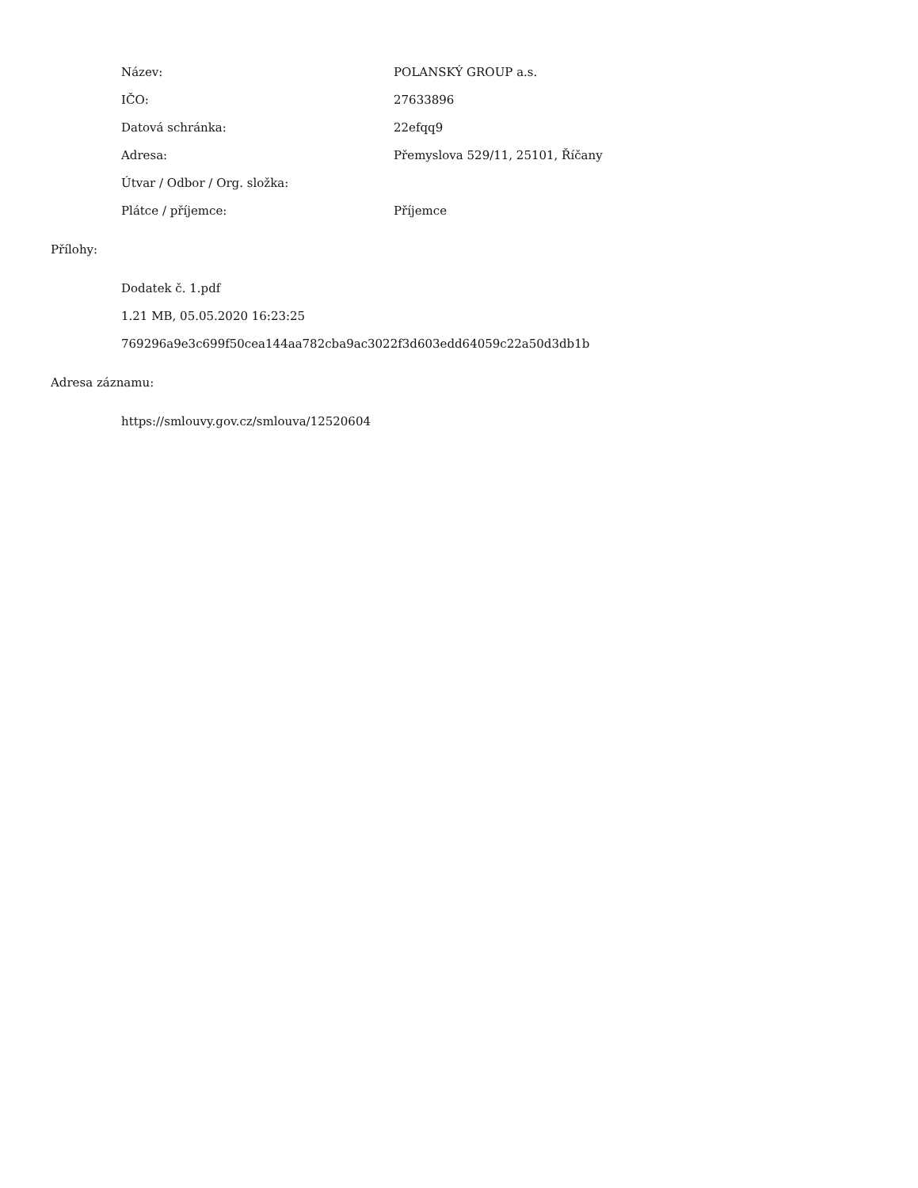Název: POLANSKÝ GROUP a.s.
IČO: 27633896
Datová schránka: 22efqq9
Adresa:
Přemyslova 529/11, 25101, Říčany
Útvar / Odbor / Org. složka:
Plátce / příjemce: Příjemce
Přílohy:
Dodatek č. 1.pdf
1.21 MB, 05.05.2020 16:23:25
769296a9e3c699f50cea144aa782cba9ac3022f3d603edd64059c22a50d3db1b
Adresa záznamu:
https://smlouvy.gov.cz/smlouva/12520604